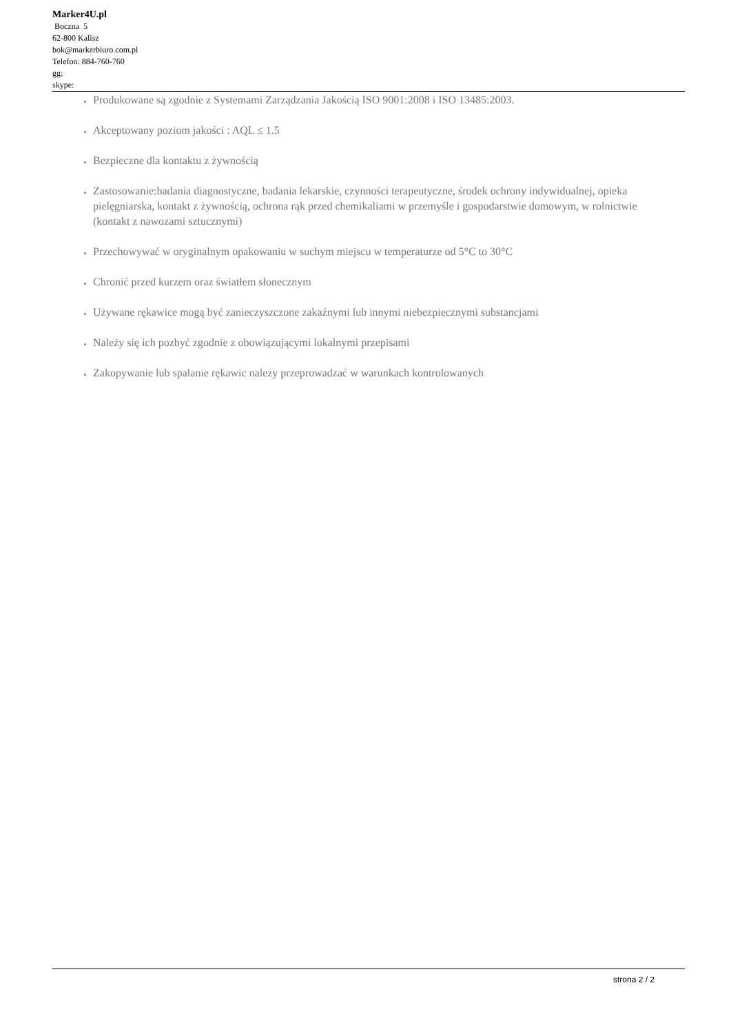Marker4U.pl
Boczna 5
62-800 Kalisz
bok@markerbiuro.com.pl
Telefon: 884-760-760
gg:
skype:
Produkowane są zgodnie z Systemami Zarządzania Jakością ISO 9001:2008 i ISO 13485:2003.
Akceptowany poziom jakości : AQL ≤ 1.5
Bezpieczne dla kontaktu z żywnością
Zastosowanie:badania diagnostyczne, badania lekarskie, czynności terapeutyczne, środek ochrony indywidualnej, opieka pielęgniarska, kontakt z żywnością, ochrona rąk przed chemikaliami w przemyśle i gospodarstwie domowym, w rolnictwie (kontakt z nawozami sztucznymi)
Przechowywać w oryginalnym opakowaniu w suchym miejscu w temperaturze od 5°C to 30°C
Chronić przed kurzem oraz światłem słonecznym
Używane rękawice mogą być zanieczyszczone zakaźnymi lub innymi niebezpiecznymi substancjami
Należy się ich pozbyć zgodnie z obowiązującymi lokalnymi przepisami
Zakopywanie lub spalanie rękawic należy przeprowadzać w warunkach kontrolowanych
strona 2 / 2